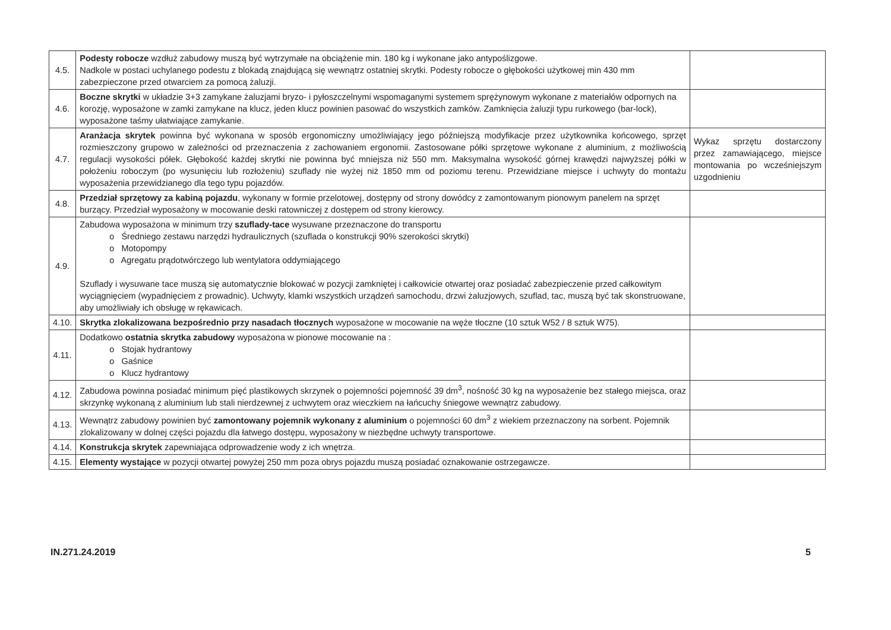| 4.5. | Podesty robocze wzdłuż zabudowy muszą być wytrzymałe na obciążenie min. 180 kg i wykonane jako antypoślizgowe. Nadkole w postaci uchylanego podestu z blokadą znajdującą się wewnątrz ostatniej skrytki. Podesty robocze o głębokości użytkowej min 430 mm zabezpieczone przed otwarciem za pomocą żaluzji. | |
| 4.6. | Boczne skrytki w układzie 3+3 zamykane żaluzjami bryzo- i pyłoszczelnymi wspomaganymi systemem sprężynowym wykonane z materiałów odpornych na korozję, wyposażone w zamki zamykane na klucz, jeden klucz powinien pasować do wszystkich zamków. Zamknięcia żaluzji typu rurkowego (bar-lock), wyposażone taśmy ułatwiające zamykanie. | |
| 4.7. | Aranżacja skrytek powinna być wykonana w sposób ergonomiczny umożliwiający jego późniejszą modyfikacje przez użytkownika końcowego, sprzęt rozmieszczony grupowo w zależności od przeznaczenia z zachowaniem ergonomii. Zastosowane półki sprzętowe wykonane z aluminium, z możliwością regulacji wysokości półek. Głębokość każdej skrytki nie powinna być mniejsza niż 550 mm. Maksymalna wysokość górnej krawędzi najwyższej półki w położeniu roboczym (po wysunięciu lub rozłożeniu) szuflady nie wyżej niż 1850 mm od poziomu terenu. Przewidziane miejsce i uchwyty do montażu wyposażenia przewidzianego dla tego typu pojazdów. | Wykaz sprzętu dostarczony przez zamawiającego, miejsce montowania po wcześniejszym uzgodnieniu |
| 4.8. | Przedział sprzętowy za kabiną pojazdu , wykonany w formie przelotowej, dostępny od strony dowódcy z zamontowanym pionowym panelem na sprzęt burzący. Przedział wyposażony w mocowanie deski ratowniczej z dostępem od strony kierowcy. | |
| 4.9. | Zabudowa wyposażona w minimum trzy szuflady-tace wysuwane przeznaczone do transportu o Średniego zestawu narzędzi hydraulicznych (szuflada o konstrukcji 90% szerokości skrytki) o Motopompy o Agregatu prądotwórczego lub wentylatora oddymiającego Szuflady i wysuwane tace muszą się automatycznie blokować w pozycji zamkniętej i całkowicie otwartej oraz posiadać zabezpieczenie przed całkowitym wyciągnięciem (wypadnięciem z prowadnic). Uchwyty, klamki wszystkich urządzeń samochodu, drzwi żaluzjowych, szuflad, tac, muszą być tak skonstruowane, aby umożliwiały ich obsługę w rękawicach. | |
| 4.10. | Skrytka zlokalizowana bezpośrednio przy nasadach tłocznych wyposażone w mocowanie na węże tłoczne (10 sztuk W52 / 8 sztuk W75). | |
| 4.11. | Dodatkowo ostatnia skrytka zabudowy wyposażona w pionowe mocowanie na : o Stojak hydrantowy o Gaśnice o Klucz hydrantowy | |
| 4.12. | Zabudowa powinna posiadać minimum pięć plastikowych skrzynek o pojemności pojemność 39 dm<sup>3</sup>, nośność 30 kg na wyposażenie bez stałego miejsca, oraz skrzynkę wykonaną z aluminium lub stali nierdzewnej z uchwytem oraz wieczkiem na łańcuchy śniegowe wewnątrz zabudowy. | |
| 4.13. | Wewnątrz zabudowy powinien być zamontowany pojemnik wykonany z aluminium o pojemności 60 dm<sup>3</sup> z wiekiem przeznaczony na sorbent. Pojemnik zlokalizowany w dolnej części pojazdu dla łatwego dostępu, wyposażony w niezbędne uchwyty transportowe. | |
| 4.14. | Konstrukcja skrytek zapewniająca odprowadzenie wody z ich wnętrza. | |
| 4.15. | Elementy wystające w pozycji otwartej powyżej 250 mm poza obrys pojazdu muszą posiadać oznakowanie ostrzegawcze. | |
IN.271.24.2019 5